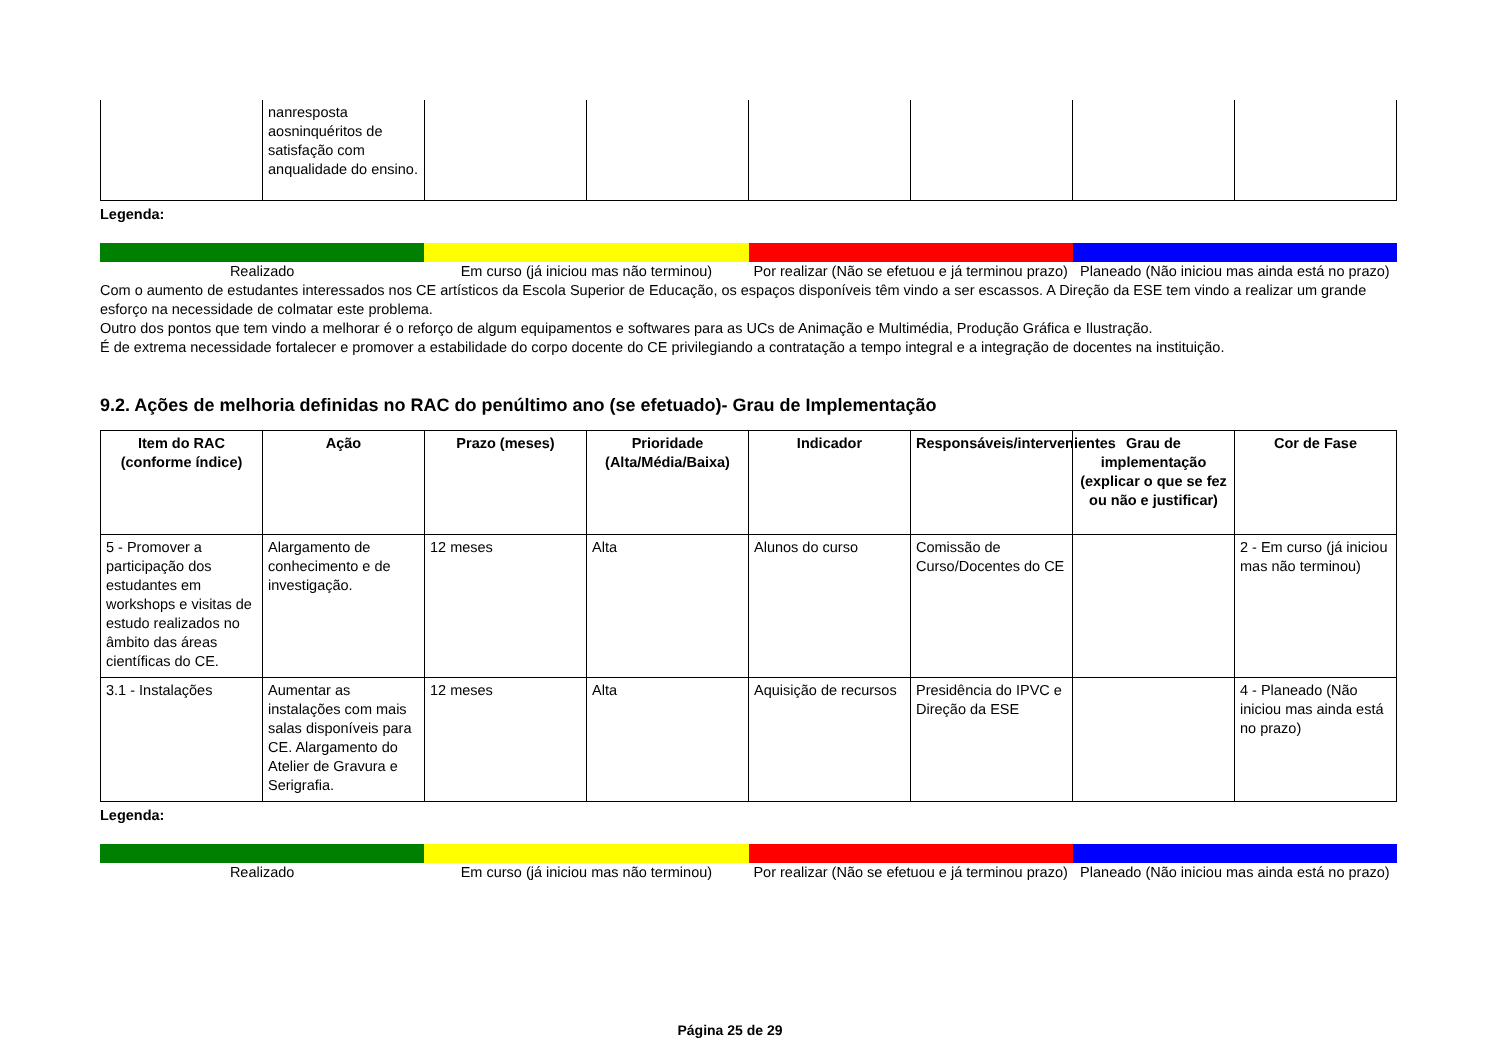| | nanresposta aosninquéritos de satisfação com anqualidade do ensino. | | | | | | |
Legenda:
Realizado Em curso (já iniciou mas não terminou)
Por realizar (Não se efetuou e já terminou prazo)
Planeado (Não iniciou mas ainda está no prazo)
Com o aumento de estudantes interessados nos CE artísticos da Escola Superior de Educação, os espaços disponíveis têm vindo a ser escassos. A Direção da ESE tem vindo a realizar um grande esforço na necessidade de colmatar este problema.
Outro dos pontos que tem vindo a melhorar é o reforço de algum equipamentos e softwares para as UCs de Animação e Multimédia, Produção Gráfica e Ilustração.
É de extrema necessidade fortalecer e promover a estabilidade do corpo docente do CE privilegiando a contratação a tempo integral e a integração de docentes na instituição.
9.2. Ações de melhoria definidas no RAC do penúltimo ano (se efetuado)- Grau de Implementação
| Item do RAC (conforme índice) | Ação | Prazo (meses) | Prioridade (Alta/Média/Baixa) | Indicador | Responsáveis/intervenientes | Grau de implementação (explicar o que se fez ou não e justificar) | Cor de Fase |
| --- | --- | --- | --- | --- | --- | --- | --- |
| 5 - Promover a participação dos estudantes em workshops e visitas de estudo realizados no âmbito das áreas científicas do CE. | Alargamento de conhecimento e de investigação. | 12 meses | Alta | Alunos do curso | Comissão de Curso/Docentes do CE | | 2 - Em curso (já iniciou mas não terminou) |
| 3.1 - Instalações | Aumentar as instalações com mais salas disponíveis para CE. Alargamento do Atelier de Gravura e Serigrafia. | 12 meses | Alta | Aquisição de recursos | Presidência do IPVC e Direção da ESE | | 4 - Planeado (Não iniciou mas ainda está no prazo) |
Legenda:
Realizado Em curso (já iniciou mas não terminou)
Por realizar (Não se efetuou e já terminou prazo)
Planeado (Não iniciou mas ainda está no prazo)
Página 25 de 29